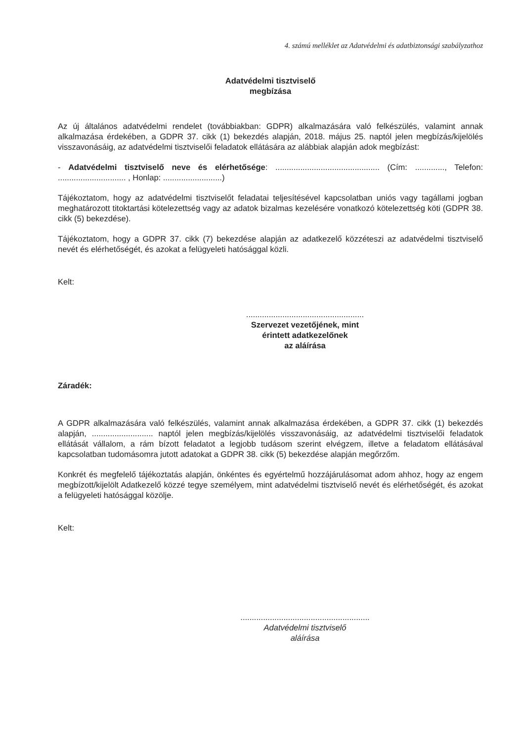4. számú melléklet az Adatvédelmi és adatbiztonsági szabályzathoz
Adatvédelmi tisztviselő
megbízása
Az új általános adatvédelmi rendelet (továbbiakban: GDPR) alkalmazására való felkészülés, valamint annak alkalmazása érdekében, a GDPR 37. cikk (1) bekezdés alapján, 2018. május 25. naptól jelen megbízás/kijelölés visszavonásáig, az adatvédelmi tisztviselői feladatok ellátására az alábbiak alapján adok megbízást:
- Adatvédelmi tisztviselő neve és elérhetősége: .............................................. (Cím: ............., Telefon: .............................. , Honlap: ..........................)
Tájékoztatom, hogy az adatvédelmi tisztviselőt feladatai teljesítésével kapcsolatban uniós vagy tagállami jogban meghatározott titoktartási kötelezettség vagy az adatok bizalmas kezelésére vonatkozó kötelezettség köti (GDPR 38. cikk (5) bekezdése).
Tájékoztatom, hogy a GDPR 37. cikk (7) bekezdése alapján az adatkezelő közzéteszi az adatvédelmi tisztviselő nevét és elérhetőségét, és azokat a felügyeleti hatósággal közli.
Kelt:
....................................................
Szervezet vezetőjének, mint
érintett adatkezelőnek
az aláírása
Záradék:
A GDPR alkalmazására való felkészülés, valamint annak alkalmazása érdekében, a GDPR 37. cikk (1) bekezdés alapján, ........................... naptól jelen megbízás/kijelölés visszavonásáig, az adatvédelmi tisztviselői feladatok ellátását vállalom, a rám bízott feladatot a legjobb tudásom szerint elvégzem, illetve a feladatom ellátásával kapcsolatban tudomásomra jutott adatokat a GDPR 38. cikk (5) bekezdése alapján megőrzőm.
Konkrét és megfelelő tájékoztatás alapján, önkéntes és egyértelmű hozzájárulásomat adom ahhoz, hogy az engem megbízott/kijelölt Adatkezelő közzé tegye személyem, mint adatvédelmi tisztviselő nevét és elérhetőségét, és azokat a felügyeleti hatósággal közölje.
Kelt:
.........................................................
Adatvédelmi tisztviselő
aláírása